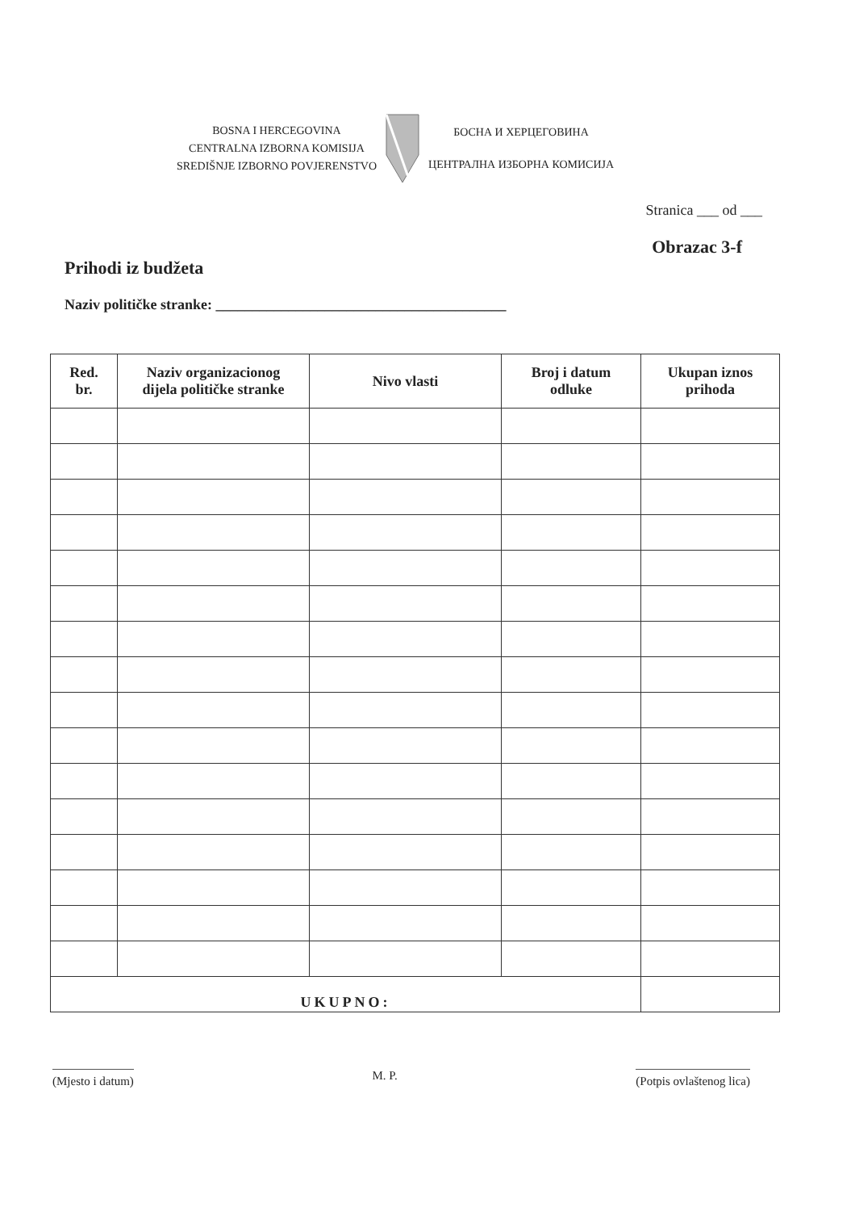BOSNA I HERCEGOVINA
CENTRALNA IZBORNA KOMISIJA
SREDIŠNJE IZBORNO POVJERENSTVO
БОСНА И ХЕРЦЕГОВИНА
ЦЕНТРАЛНА ИЗБОРНА КОМИСИЈА
Stranica ___ od ___
Obrazac 3-f
Prihodi iz budžeta
Naziv političke stranke: ________________________________________
| Red. br. | Naziv organizacionog dijela političke stranke | Nivo vlasti | Broj i datum odluke | Ukupan iznos prihoda |
| --- | --- | --- | --- | --- |
| UKUPNO: | | | | |
(Mjesto i datum)
M. P.
(Potpis ovlaštenog lica)